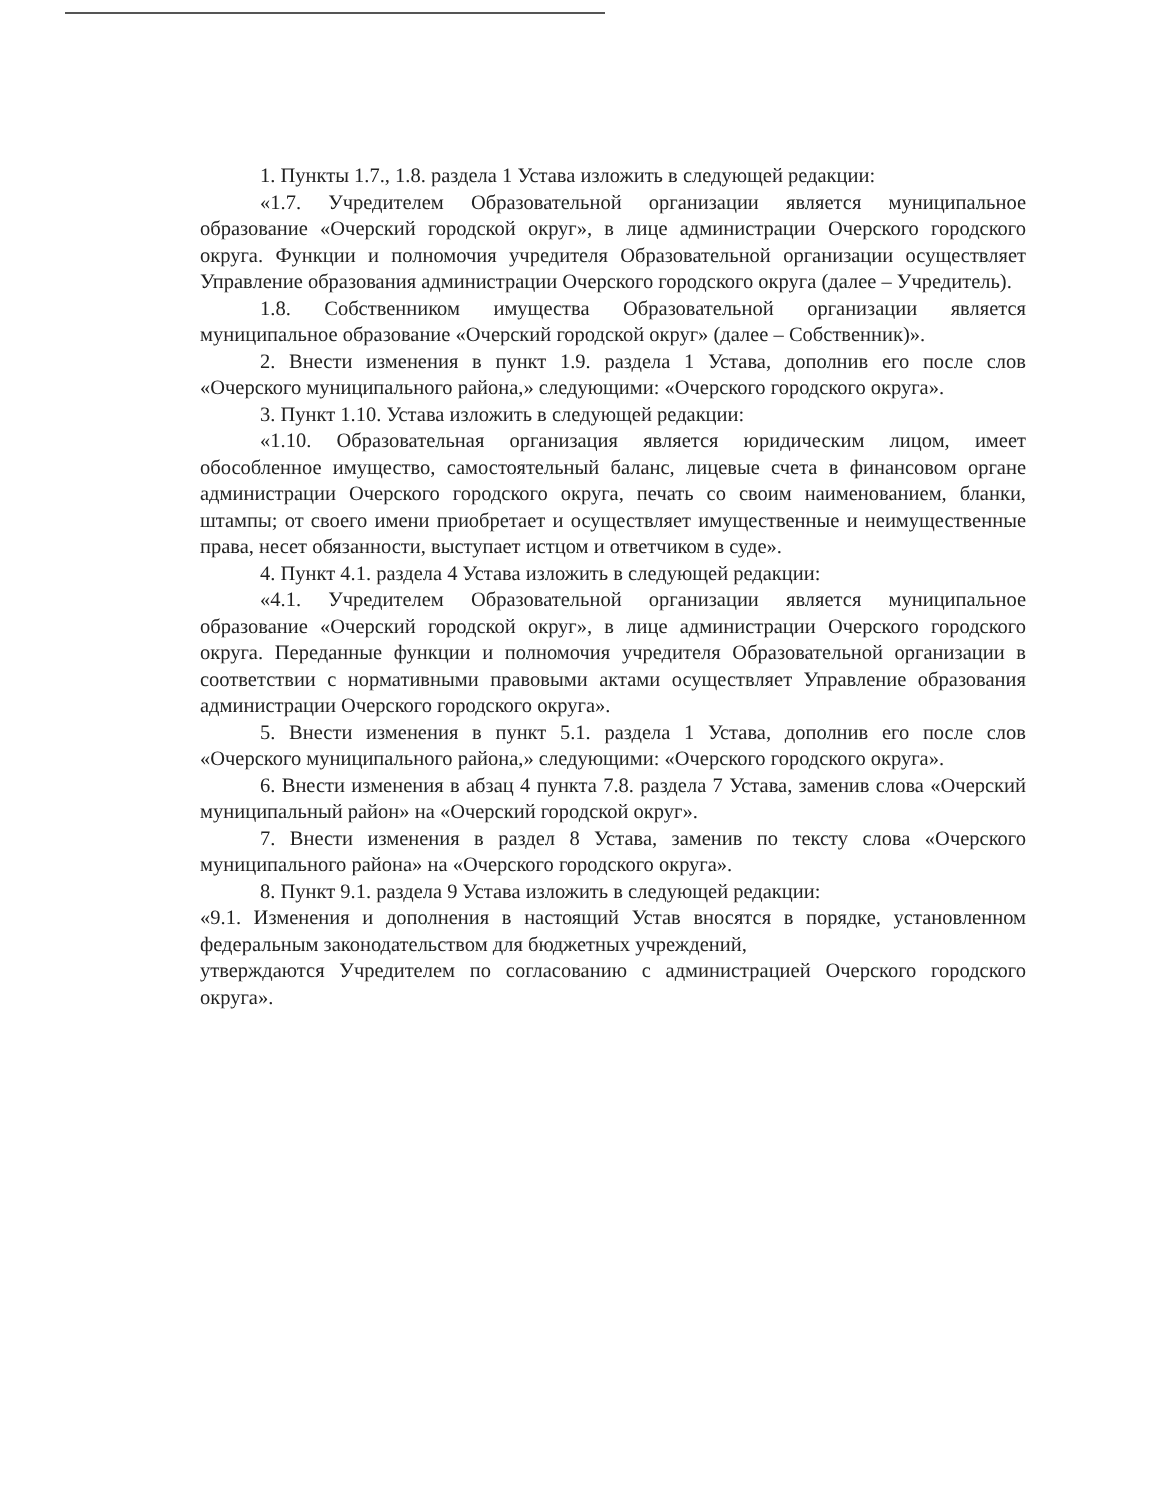1. Пункты 1.7., 1.8. раздела 1 Устава изложить в следующей редакции:
«1.7. Учредителем Образовательной организации является муниципальное образование «Очерский городской округ», в лице администрации Очерского городского округа. Функции и полномочия учредителя Образовательной организации осуществляет Управление образования администрации Очерского городского округа (далее – Учредитель).
1.8. Собственником имущества Образовательной организации является муниципальное образование «Очерский городской округ» (далее – Собственник)».
2. Внести изменения в пункт 1.9. раздела 1 Устава, дополнив его после слов «Очерского муниципального района,» следующими: «Очерского городского округа».
3. Пункт 1.10. Устава изложить в следующей редакции:
«1.10. Образовательная организация является юридическим лицом, имеет обособленное имущество, самостоятельный баланс, лицевые счета в финансовом органе администрации Очерского городского округа, печать со своим наименованием, бланки, штампы; от своего имени приобретает и осуществляет имущественные и неимущественные права, несет обязанности, выступает истцом и ответчиком в суде».
4. Пункт 4.1. раздела 4 Устава изложить в следующей редакции:
«4.1. Учредителем Образовательной организации является муниципальное образование «Очерский городской округ», в лице администрации Очерского городского округа. Переданные функции и полномочия учредителя Образовательной организации в соответствии с нормативными правовыми актами осуществляет Управление образования администрации Очерского городского округа».
5. Внести изменения в пункт 5.1. раздела 1 Устава, дополнив его после слов «Очерского муниципального района,» следующими: «Очерского городского округа».
6. Внести изменения в абзац 4 пункта 7.8. раздела 7 Устава, заменив слова «Очерский муниципальный район» на «Очерский городской округ».
7. Внести изменения в раздел 8 Устава, заменив по тексту слова «Очерского муниципального района» на «Очерского городского округа».
8. Пункт 9.1. раздела 9 Устава изложить в следующей редакции:
«9.1. Изменения и дополнения в настоящий Устав вносятся в порядке, установленном федеральным законодательством для бюджетных учреждений,
утверждаются Учредителем по согласованию с администрацией Очерского городского округа».